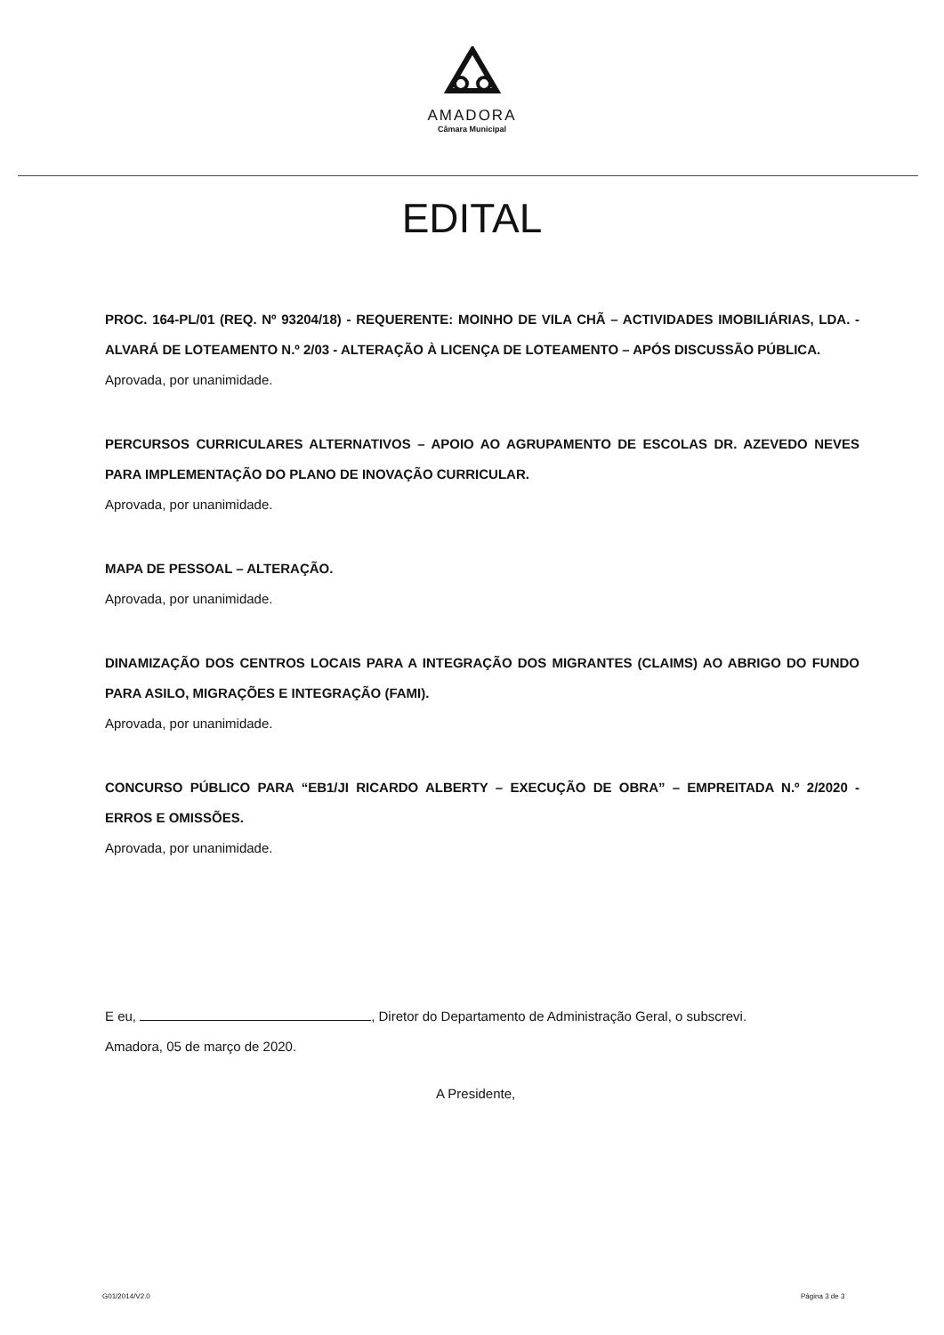AMADORA
Câmara Municipal
EDITAL
PROC. 164-PL/01 (REQ. Nº 93204/18) - REQUERENTE: MOINHO DE VILA CHÃ – ACTIVIDADES IMOBILIÁRIAS, LDA. - ALVARÁ DE LOTEAMENTO N.º 2/03 - ALTERAÇÃO À LICENÇA DE LOTEAMENTO – APÓS DISCUSSÃO PÚBLICA.
Aprovada, por unanimidade.
PERCURSOS CURRICULARES ALTERNATIVOS – APOIO AO AGRUPAMENTO DE ESCOLAS DR. AZEVEDO NEVES PARA IMPLEMENTAÇÃO DO PLANO DE INOVAÇÃO CURRICULAR.
Aprovada, por unanimidade.
MAPA DE PESSOAL – ALTERAÇÃO.
Aprovada, por unanimidade.
DINAMIZAÇÃO DOS CENTROS LOCAIS PARA A INTEGRAÇÃO DOS MIGRANTES (CLAIMS) AO ABRIGO DO FUNDO PARA ASILO, MIGRAÇÕES E INTEGRAÇÃO (FAMI).
Aprovada, por unanimidade.
CONCURSO PÚBLICO PARA “EB1/JI RICARDO ALBERTY – EXECUÇÃO DE OBRA” – EMPREITADA N.º 2/2020 - ERROS E OMISSÕES.
Aprovada, por unanimidade.
E eu, , Diretor do Departamento de Administração Geral, o subscrevi.
Amadora, 05 de março de 2020.
A Presidente,
G01/2014/V2.0 Página 3 de 3